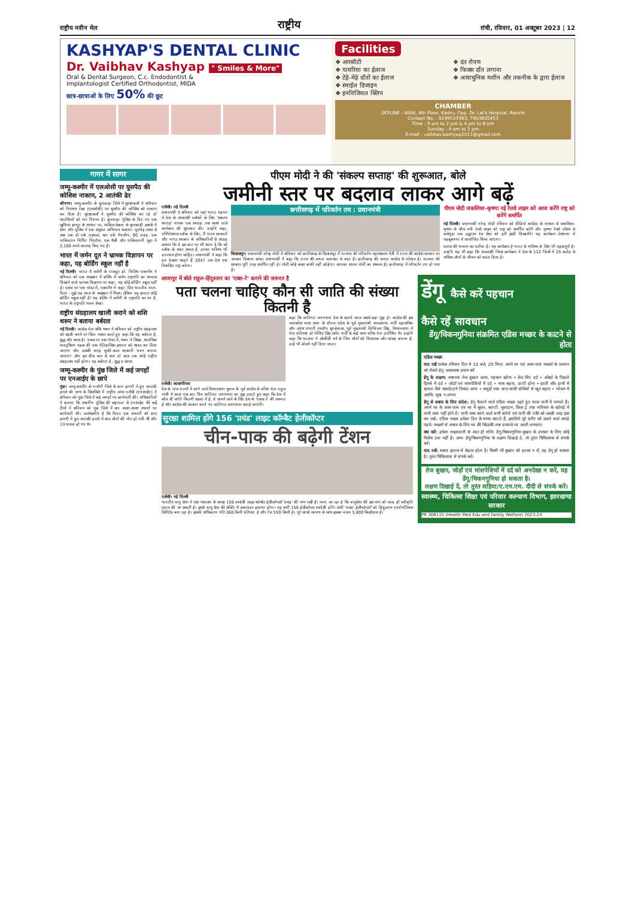राष्ट्रीय नवीन मेल राष्ट्रीय रांची, रविवार, 01 अक्टूबर 2023 | 12
KASHYAP'S DENTAL CLINIC
Dr. Vaibhav Kashyap " Smiles & More"
Oral & Dental Surgeon, C.c. Endodontist &
Implantologist Certified Orthodontist, MIDA
छात्र-छात्राओं के लिए 50% की छूट
Facilities
❖ आरसीटी ❖ दंत रोपण ❖ पायरिया का ईलाज ❖ फिक्स दाँत लगाना ❖ टेढ़े-मेढ़े दाँतों का ईलाज ❖ अत्याधुनिक मशीन और तकनीक के द्वारा ईलाज ❖ स्माईल डिजाइन ❖ इनविजिवल क्लिप
CHAMBER
SKYLINE - 4006, 4th Floor, Kadru, Opp. Dr. Lal's Hospital, Ranchi
Contact No. : 9199533383, 7903835453
Time : 9 am to 2 pm & 4 pm to 8 pm
Sunday : 9 am to 2 pm
E-mail : vaibhav.kashyap2011@gmail.com
गागर में सागर
जम्मू-कश्मीर में एलओसी पर घुसपैठ की कोशिश नाकाम, 2 आतंकी ढेर
श्रीनगर। जम्मू-कश्मीर के कुपवाड़ा जिले में सुरक्षाबलों ने शनिवार को नियंत्रण रेखा (एलओसी) पर घुसपैठ की कोशिश को नाकाम कर दिया है। सुरक्षाबलों ने घुसपैठ की कोशिश कर रहे दो आतंकियों को मार गिराया है। कुपवाड़ा पुलिस के दिए गए एक खुफिया इनपुट के आधार पर, माछिल सेक्टर के कुमकाडी इलाके में सेना और पुलिस ने एक संयुक्त अभियान चलाया। मुठभेड़ स्थल से अब तक दो एके राइफल, चार एके मैगजीन, 90 राउंड, एक पाकिस्तान निर्मित पिस्तौल, एक थैली और पाकिस्तानी मुद्रा में 2,100 रुपये बरामद किए गए हैं।
भारत में जर्मन दूत ने भ्रामक विज्ञापन पर कहा, यह बोर्डिंग स्कूल नहीं है
नई दिल्ली। भारत में जर्मनी के राजदूत डॉ. फिलिप एकरमैन ने शनिवार को एक अखबार में बर्लिन में जर्मन राष्ट्रपति का आवास दिखाने वाले भ्रामक विज्ञापन पर कहा, यह कोई बोर्डिंग स्कूल नहीं है। एक्स पर एक पोस्ट में, एकरमैन ने कहा: प्रिय भारतीय माता-पिता - मुझे यह आज के अखबार में मिला। लेकिन यह इमारत कोई बोर्डिंग स्कूल नहीं है! यह बर्लिन में जर्मनी के राष्ट्रपति का घर है, भारत के राष्ट्रपति भवन जैसा।
राष्ट्रीय संग्रहालय खाली कराने को शशि थरूर ने बताया बर्बरता
नई दिल्ली। कांग्रेस नेता शशि थरूर ने शनिवार को राष्ट्रीय संग्रहालय को खाली करने पर चिंता व्यक्त करते हुए कहा कि यह बर्बरता है, शुद्ध और सरल है। एक्स पर एक पोस्ट में, थरूर ने लिखा, अत्यधिक वास्तुशिल्प महत्व की एक ऐतिहासिक इमारत को ध्वस्त कर दिया जाएगा और उसकी जगह कुकी-कटर सरकारी भवन बनाया जाएगा! और इस बीच कम से कम दो साल तक कोई राष्ट्रीय संग्रहालय नहीं होगा। यह बर्बरता है, शुद्ध व सरल।
जम्मू-कश्मीर के पुंछ जिले में कई जगहों पर एनआईए के छापे
पुंछ। जम्मू-कश्मीर के राजौरी जिले के ग्राम ढांगरी में हुए आतंकी हमले की जांच के सिलसिले में राष्ट्रीय जांच एजेंसी (एनआईए) ने शनिवार को पुंछ जिले में कई जगहों पर छापेमारी की। अधिकारियों ने बताया कि स्थानीय पुलिस की सहायता से एनआईए की कई टीमों ने शनिवार को पुंछ जिले में चार अलग-अलग स्थानों पर छापेमारी की। उल्लेखनीय है कि विगत एक जनवरी को ग्राम ढांगरी में हुए आतंकी हमले में सात लोगों की मौत हो गयी थी और 13 घायल हो गए थे।
पीएम मोदी ने की 'संकल्प सप्ताह' की शुरूआत, बोले
जमीनी स्तर पर बदलाव लाकर आगे बढ़ें
एजेंसी। नई दिल्ली
प्रधानमंत्री ने शनिवार को यहां भारत मंडपम में देश के आकांक्षी ब्लॉकों के लिए 'संकल्प सप्ताह' नामक एक सप्ताह तक चलने वाले कार्यक्रम की शुरुआत की। उन्होंने कहा, एस्पिरेशनल ब्लॉक के लिए, मैं राज्य सरकारों और भारत सरकार के अधिकारियों से आग्रह करूंगा कि वे इस बात पर भी ध्यान दें कि जो ब्लॉक के अंदर सफल हैं, उनका भविष्य भी उज्ज्वल होना चाहिए। प्रधानमंत्री ने कहा कि हम देखना चाहते हैं 2047 तक देश एक विकसित राष्ट्र बनेगा।
छत्तीसगढ़ में परिवर्तन तय : प्रधानमंत्री
बिलासपुर। प्रधानमंत्री नरेन्द्र मोदी ने शनिवार को छत्तीसगढ़ के बिलासपुर में भाजपा की परिवर्तन महासंकल्प रैली में राज्य की कांग्रेस सरकार पर जमकर निशाना साधा। प्रधानमंत्री ने कहा कि राज्य की जनता भ्रष्टाचार से त्रस्त है। छत्तीसगढ़ की जनता कांग्रेस से परेशान है। भाजपा की सरकार पूरी तरह समर्पित रही है। मोदी कोई कसर बाकी नहीं छोड़ेगा। आपका सपना मोदी का संकल्प है। छत्तीसगढ़ में परिवर्तन तय हो गया है।
पीएम मोदी जकलियर-कृष्णा नई रेलवे लाइन को आज करेंगे राष्ट्र को करेंगे समर्पित
नई दिल्ली। प्रधानमंत्री नरेन्द्र मोदी रविवार को वीडियो कांफ्रेंस के माध्यम से जकलियर-कृष्णा के बीच नयी रेलवे लाइन को राष्ट्र को समर्पित करेंगे और कृष्णा रेलवे स्टेशन से कचेगुडा तक उद्घाटन रेल सेवा को हरी झंडी दिखायेंगे। यह कार्यक्रम तेलंगाना में महबूबनगर में आयोजित किया जाएगा।
प्रयास की भावना का प्रतीक है। यह कार्यक्रम है भारत के भविष्य के लिए भी महत्वपूर्ण है। उन्होंने यह भी कहा कि आकांक्षी जिला कार्यक्रम ने देश के 112 जिलों में 25 करोड़ से अधिक लोगों के जीवन को बदल दिया है।
शाजापुर में बोले राहुल-हिंदुस्तान का 'एक्स-रे' कराने की जरूरत है
पता चलना चाहिए कौन सी जाति की संख्या कितनी है
एजेंसी। कालापीपल
देश के पांच राज्यों में आने वाले विधानसभा चुनाव के पूर्व कांग्रेस के वरिष्ठ नेता राहुल गांधी ने आज एक बार फिर जातिगत जनगणना का मुद्दा उठाते हुए कहा कि देश में कौन सी जाति कितनी संख्या में है, ये सामने लाने के लिए देश के 'एक्स-रे' की जरूरत है और कांग्रेस की सरकार बनने पर जातिगत जनगणना कराई जाएगी।
कहा कि जातिगत जनगणना देश के सामने आज सबसे बड़ा मुद्दा है। कांग्रेस की इस जनाक्रोश यात्रा सभा के दौरान प्रदेश के पूर्व मुख्यमंत्री कमलनाथ, पार्टी महासचिव और प्रदेश प्रभारी रणदीप सुरजेवाला, पूर्व मुख्यमंत्री दिग्विजय सिंह, विधानसभा में नेता प्रतिपक्ष डॉ गोविंद सिंह समेत पार्टी के कई अन्य वरिष्ठ नेता उपस्थित थे। उन्होंने कहा कि भाजपा ने ओबीसी वर्ग के जिन लोगों को विधायक और सांसद बनाया है, उन्हें भी बोलने नहीं दिया जाता।
सुरक्षा शामिल होंगे 156 'प्रचंड' लाइट कॉम्बैट हेलीकॉप्टर
चीन-पाक की बढ़ेगी टेंशन
एजेंसी। नई दिल्ली
भारतीय वायु सेना ने रक्षा मंत्रालय के समक्ष 156 स्वदेशी लाइट कॉम्बैट हेलीकॉप्टर्स 'प्रचंड' की मांग रखी है। माना जा रहा है कि वायुसेना की इस मांग को जल्द ही स्वीकृति प्रदान की जा सकती है। इससे वायु सेना की शक्ति में जबरदस्त इजाफा होगा। यह सभी 156 हेलीकॉप्टर स्वदेशी होंगे। सभी 'प्रचंड' हेलीकॉप्टरों को हिंदुस्तान एयरोनॉटिक्स लिमिटेड बना रहा है। इसकी अधिकतम गति 268 किमी प्रतिघंटा है और रेंज 550 किमी है। पूरे साजो सामान के साथ इसका वजन 5,800 किलोग्राम है।
डेंगू कैसे करें पहचान
कैसे रहें सावधान
डेंगू/चिकनगुनिया संक्रमित एडिस मच्छर के काटने से होता
एडिस मच्छर
याद रखें प्रत्येक रविवार दिन में 10 बजे, 20 मिनट अपने घर एवं आस-पास मच्छरों के प्रजनन को रोकने हेतु आवश्यक उपाय करें
डेंगू के लक्षण: अचानक तेज बुखार आना, पहचान खोना • तेज सिर दर्द • आँखों के पिछले हिस्से में दर्द • जोड़ों एवं मांसपेशियों में दर्द • नाक बहना, उल्टी होना • छाती और हाथों में खसरा जैसे चकत्ते/दाने निकल आना • मसूढ़ों तथा अन्त:स्रावी ग्रन्थियों से खून बहना • भोजन में अरुचि, भूख न लगना
डेंगू से बचाव के लिए संदेश: डेंगू फैलाने वाले एडिस मच्छर ठहरे हुए साफ पानी में पनपते हैं। अपने घर के आस-पास एवं घर में कूलर, बाल्टी, फूलदान, फ्रिज ट्रे तथा नारियल के खोपड़े में पानी जमा नहीं होने दें। पानी जमा करने वाले सभी बर्तनों एवं पानी की टंकी को अच्छी तरह ढंक कर रखें। एडिस मच्छर हमेशा दिन के समय काटते हैं, इसलिये पूरे शरीर को ढंकने वाले कपड़े पहनें। मच्छरों से बचाव के लिए घर की खिड़की तथा दरवाजे पर जाली लगवाएं।
क्या करें: हमेशा मच्छरदानी के अंदर ही सोयें। डेंगू/चिकनगुनिया बुखार के उपचार के लिए कोई विशेष दवा नहीं है। अगर डेंगू/चिकनगुनिया के लक्षण दिखाई दे, तो तुरंत चिकित्सक से संपर्क करें।
याद रखें: बचाव इलाज से बेहतर होता है। किसी भी बुखार को हल्का न लें, यह डेंगू हो सकता है। तुरंत चिकित्सक से संपर्क करें।
तेज बुखार, जोड़ों एवं मांसपेशियों में दर्द को अनदेखा न करें, यह डेंगू/चिकनगुनिया हो सकता है।
लक्षण दिखाई दें, तो तुरंत सहिया/ए.एन.एम. दीदी से संपर्क करें।
स्वास्थ्य, चिकित्सा शिक्षा एवं परिवार कल्याण विभाग, झारखण्ड सरकार
PR 308115 (Health Med Edu and Family Welfare) 2023-24